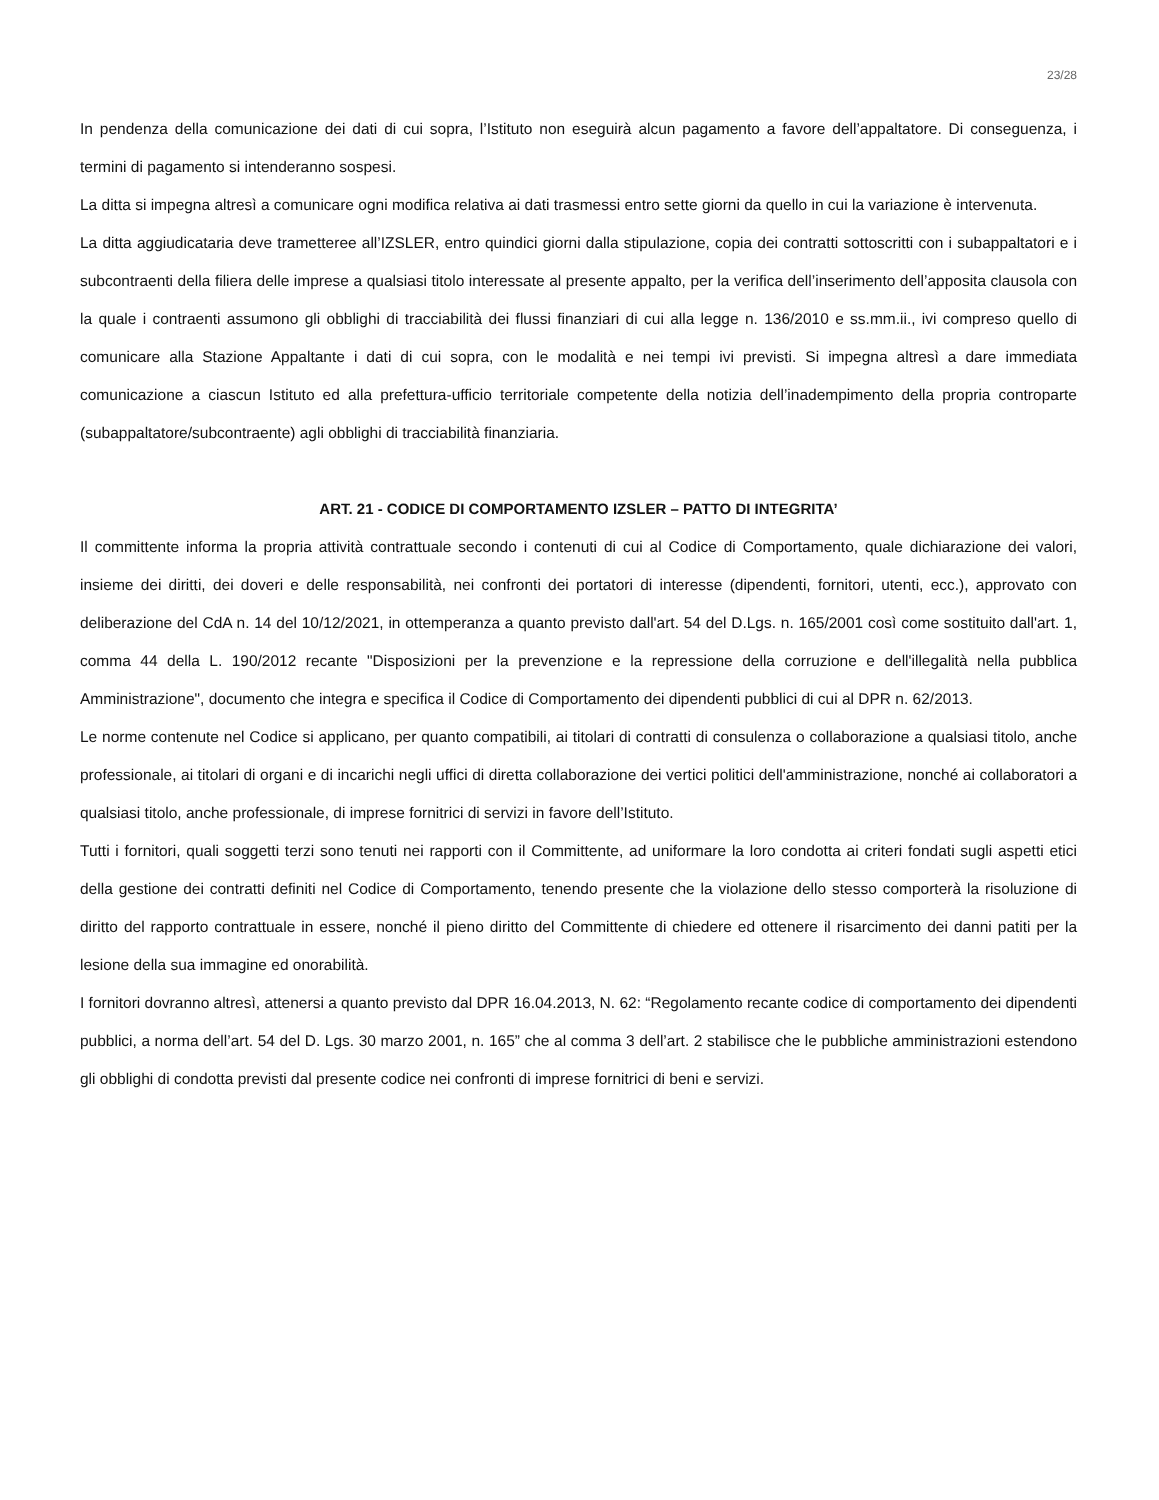23/28
In pendenza della comunicazione dei dati di cui sopra, l’Istituto non eseguirà alcun pagamento a favore dell’appaltatore. Di conseguenza, i termini di pagamento si intenderanno sospesi.
La ditta si impegna altresì a comunicare ogni modifica relativa ai dati trasmessi entro sette giorni da quello in cui la variazione è intervenuta.
La ditta aggiudicataria deve trametteree all’IZSLER, entro quindici giorni dalla stipulazione, copia dei contratti sottoscritti con i subappaltatori e i subcontraenti della filiera delle imprese a qualsiasi titolo interessate al presente appalto, per la verifica dell’inserimento dell’apposita clausola con la quale i contraenti assumono gli obblighi di tracciabilità dei flussi finanziari di cui alla legge n. 136/2010 e ss.mm.ii., ivi compreso quello di comunicare alla Stazione Appaltante i dati di cui sopra, con le modalità e nei tempi ivi previsti. Si impegna altresì a dare immediata comunicazione a ciascun Istituto ed alla prefettura-ufficio territoriale competente della notizia dell’inadempimento della propria controparte (subappaltatore/subcontraente) agli obblighi di tracciabilità finanziaria.
ART. 21 - CODICE DI COMPORTAMENTO IZSLER – PATTO DI INTEGRITA’
Il committente informa la propria attività contrattuale secondo i contenuti di cui al Codice di Comportamento, quale dichiarazione dei valori, insieme dei diritti, dei doveri e delle responsabilità, nei confronti dei portatori di interesse (dipendenti, fornitori, utenti, ecc.), approvato con deliberazione del CdA n. 14 del 10/12/2021, in ottemperanza a quanto previsto dall'art. 54 del D.Lgs. n. 165/2001 così come sostituito dall'art. 1, comma 44 della L. 190/2012 recante "Disposizioni per la prevenzione e la repressione della corruzione e dell'illegalità nella pubblica Amministrazione", documento che integra e specifica il Codice di Comportamento dei dipendenti pubblici di cui al DPR n. 62/2013.
Le norme contenute nel Codice si applicano, per quanto compatibili, ai titolari di contratti di consulenza o collaborazione a qualsiasi titolo, anche professionale, ai titolari di organi e di incarichi negli uffici di diretta collaborazione dei vertici politici dell'amministrazione, nonché ai collaboratori a qualsiasi titolo, anche professionale, di imprese fornitrici di servizi in favore dell’Istituto.
Tutti i fornitori, quali soggetti terzi sono tenuti nei rapporti con il Committente, ad uniformare la loro condotta ai criteri fondati sugli aspetti etici della gestione dei contratti definiti nel Codice di Comportamento, tenendo presente che la violazione dello stesso comporterà la risoluzione di diritto del rapporto contrattuale in essere, nonché il pieno diritto del Committente di chiedere ed ottenere il risarcimento dei danni patiti per la lesione della sua immagine ed onorabilità.
I fornitori dovranno altresì, attenersi a quanto previsto dal DPR 16.04.2013, N. 62: “Regolamento recante codice di comportamento dei dipendenti pubblici, a norma dell’art. 54 del D. Lgs. 30 marzo 2001, n. 165” che al comma 3 dell’art. 2 stabilisce che le pubbliche amministrazioni estendono gli obblighi di condotta previsti dal presente codice nei confronti di imprese fornitrici di beni e servizi.